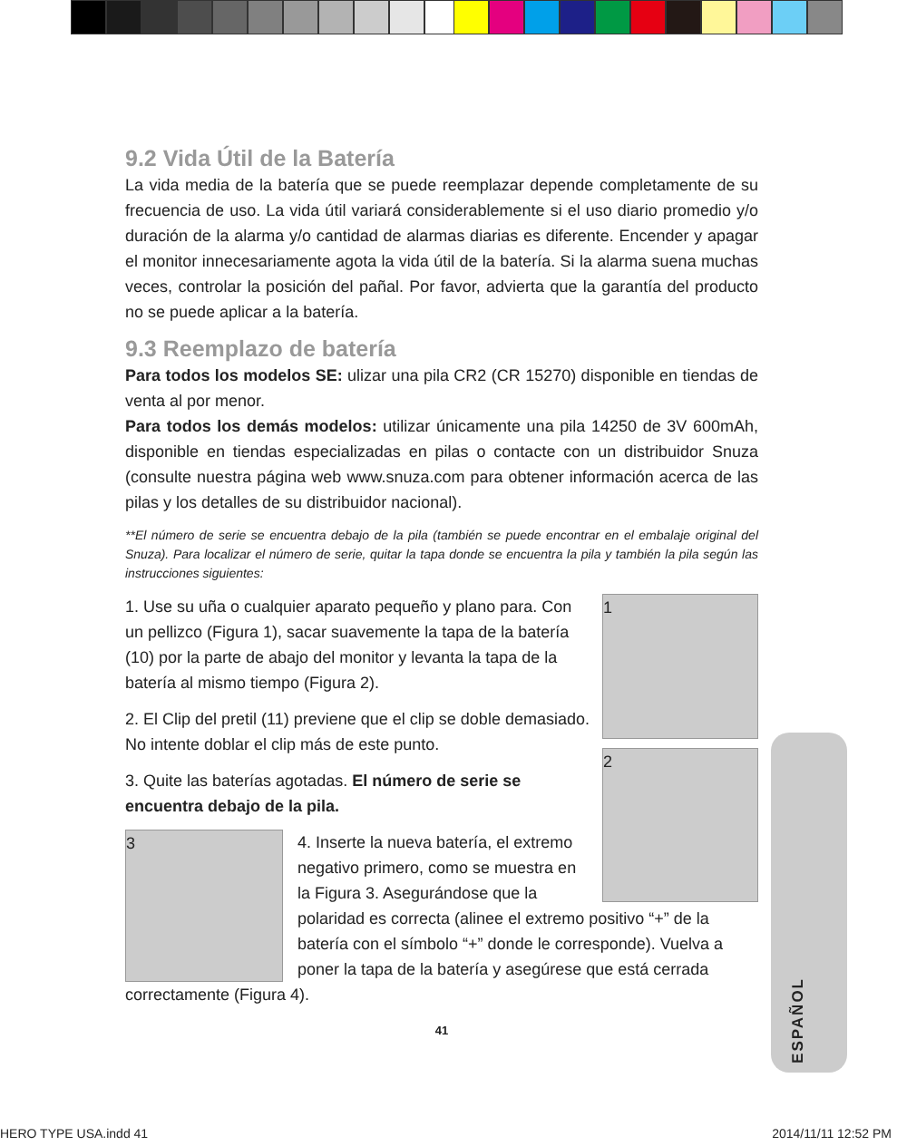9.2 Vida Útil de la Batería
La vida media de la batería que se puede reemplazar depende completamente de su frecuencia de uso. La vida útil variará considerablemente si el uso diario promedio y/o duración de la alarma y/o cantidad de alarmas diarias es diferente. Encender y apagar el monitor innecesariamente agota la vida útil de la batería. Si la alarma suena muchas veces, controlar la posición del pañal. Por favor, advierta que la garantía del producto no se puede aplicar a la batería.
9.3 Reemplazo de batería
Para todos los modelos SE: ulizar una pila CR2 (CR 15270) disponible en tiendas de venta al por menor.
Para todos los demás modelos: utilizar únicamente una pila 14250 de 3V 600mAh, disponible en tiendas especializadas en pilas o contacte con un distribuidor Snuza (consulte nuestra página web www.snuza.com para obtener información acerca de las pilas y los detalles de su distribuidor nacional).
**El número de serie se encuentra debajo de la pila (también se puede encontrar en el embalaje original del Snuza). Para localizar el número de serie, quitar la tapa donde se encuentra la pila y también la pila según las instrucciones siguientes:
1
2
1. Use su uña o cualquier aparato pequeño y plano para. Con un pellizco (Figura 1), sacar suavemente la tapa de la batería (10) por la parte de abajo del monitor y levanta la tapa de la batería al mismo tiempo (Figura 2).
2. El Clip del pretil (11) previene que el clip se doble demasiado. No intente doblar el clip más de este punto.
3. Quite las baterías agotadas. El número de serie se encuentra debajo de la pila.
3
4. Inserte la nueva batería, el extremo negativo primero, como se muestra en la Figura 3. Asegurándose que la polaridad es correcta (alinee el extremo positivo “+” de la batería con el símbolo “+” donde le corresponde). Vuelva a poner la tapa de la batería y asegúrese que está cerrada correctamente (Figura 4).
41
ESPAÑOL
HERO TYPE USA.indd 41 2014/11/11 12:52 PM